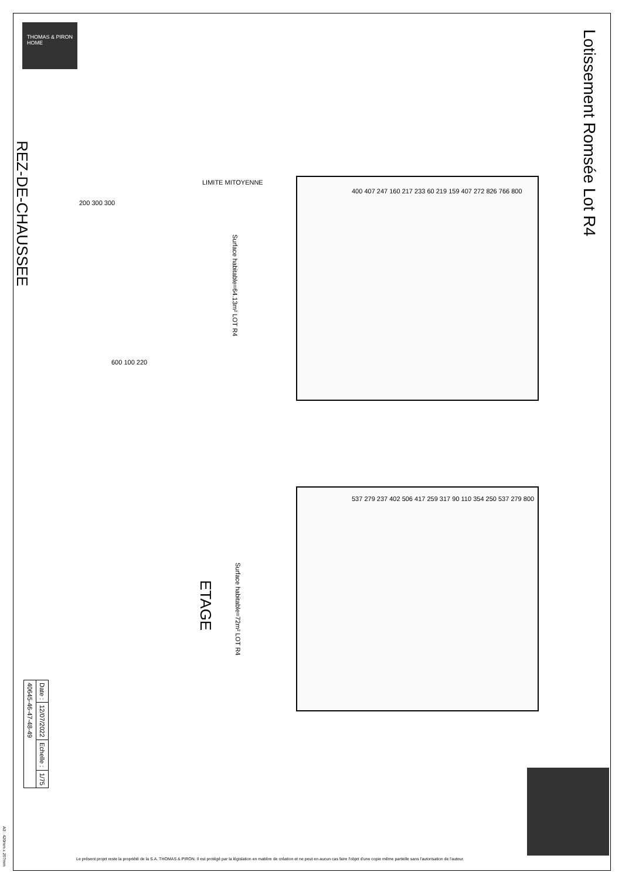THOMAS & PIRON HOME
Lotissement Romsée Lot R4
REZ-DE-CHAUSSEE
ETAGE
LIMITE MITOYENNE
Surface habitable=64.13m² LOT R4
Surface habitable=72m² LOT R4
200 300 300
600 100 220
400 407 247 160 217 233 60 219 159 407 272 826 766 800
537 279 237 402 506 417 259 317 90 110 354 250 537 279 800
| Date : | 12/07/2022 | Echelle : | 1/75 |
| 40645-46-47-48-49 | | | |
A3 : 420mm x 297mm
Le présent projet reste la propriété de la S.A. THOMAS & PIRON. Il est protégé par la législation en matière de création et ne peut en aucun cas faire l'objet d'une copie même partielle sans l'autorisation de l'auteur.